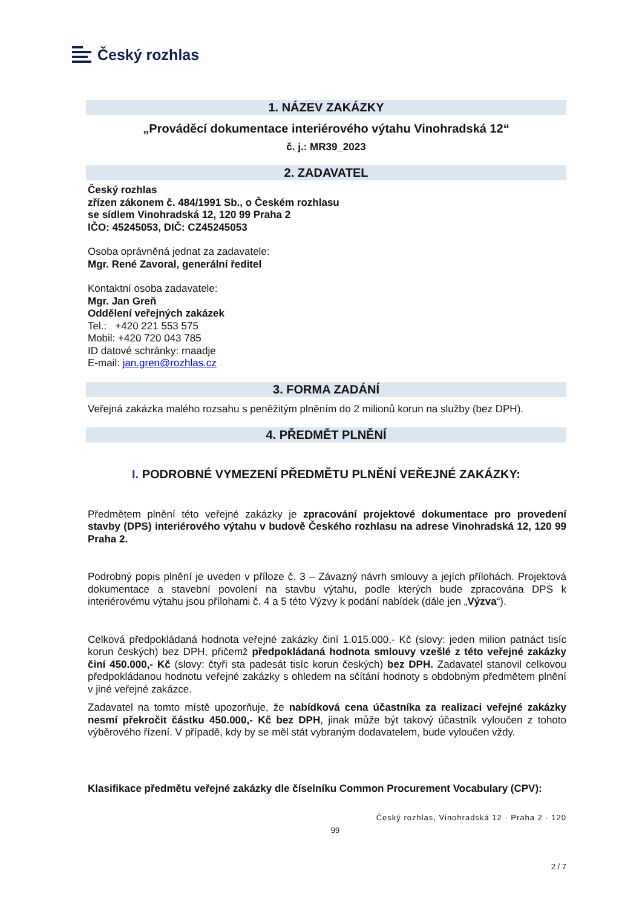Český rozhlas
1. NÁZEV ZAKÁZKY
„Prováděcí dokumentace interiérového výtahu Vinohradská 12“
č. j.: MR39_2023
2. ZADAVATEL
Český rozhlas
zřízen zákonem č. 484/1991 Sb., o Českém rozhlasu
se sídlem Vinohradská 12, 120 99 Praha 2
IČO: 45245053, DIČ: CZ45245053
Osoba oprávněná jednat za zadavatele:
Mgr. René Zavoral, generální ředitel
Kontaktní osoba zadavatele:
Mgr. Jan Greň
Oddělení veřejných zakázek
Tel.: +420 221 553 575
Mobil: +420 720 043 785
ID datové schránky: rnaadje
E-mail: jan.gren@rozhlas.cz
3. FORMA ZADÁNÍ
Veřejná zakázka malého rozsahu s peněžitým plněním do 2 milionů korun na služby (bez DPH).
4. PŘEDMĚT PLNĚNÍ
I. PODROBNÉ VYMEZENÍ PŘEDMĚTU PLNĚNÍ VEŘEJNÉ ZAKÁZKY:
Předmětem plnění této veřejné zakázky je zpracování projektové dokumentace pro provedení stavby (DPS) interiérového výtahu v budově Českého rozhlasu na adrese Vinohradská 12, 120 99 Praha 2.
Podrobný popis plnění je uveden v příloze č. 3 – Závazný návrh smlouvy a jejích přílohách. Projektová dokumentace a stavební povolení na stavbu výtahu, podle kterých bude zpracována DPS k interiérovému výtahu jsou přílohami č. 4 a 5 této Výzvy k podání nabídek (dále jen „Výzva“).
Celková předpokládaná hodnota veřejné zakázky činí 1.015.000,- Kč (slovy: jeden milion patnáct tisíc korun českých) bez DPH, přičemž předpokládaná hodnota smlouvy vzešlé z této veřejné zakázky činí 450.000,- Kč (slovy: čtyři sta padesát tisíc korun českých) bez DPH. Zadavatel stanovil celkovou předpokládanou hodnotu veřejné zakázky s ohledem na sčítání hodnoty s obdobným předmětem plnění v jiné veřejné zakázce.
Zadavatel na tomto místě upozorňuje, že nabídková cena účastníka za realizaci veřejné zakázky nesmí překročit částku 450.000,- Kč bez DPH, jinak může být takový účastník vyloučen z tohoto výběrového řízení. V případě, kdy by se měl stát vybraným dodavatelem, bude vyloučen vždy.
Klasifikace předmětu veřejné zakázky dle číselníku Common Procurement Vocabulary (CPV):
Český rozhlas, Vinohradská 12 · Praha 2 · 120
99
2 / 7